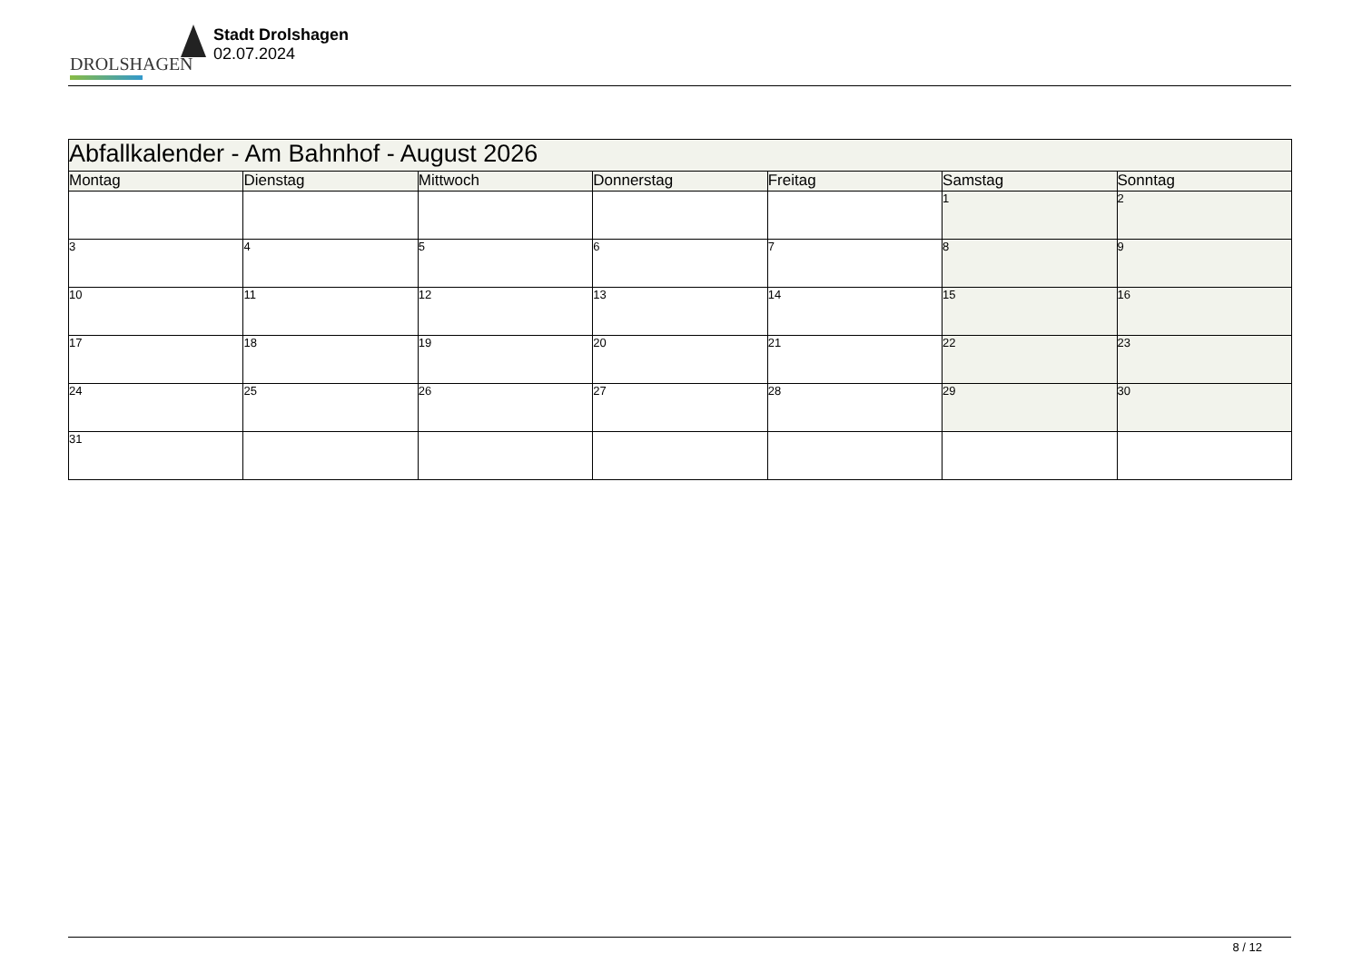DROLSHAGEN
Stadt Drolshagen
02.07.2024
| Abfallkalender - Am Bahnhof - August 2026 | | | | | | |
| --- | --- | --- | --- | --- | --- | --- |
| Montag | Dienstag | Mittwoch | Donnerstag | Freitag | Samstag | Sonntag |
| | | | | | 1 | 2 |
| 3 | 4 | 5 | 6 | 7 | 8 | 9 |
| 10 | 11 | 12 | 13 | 14 | 15 | 16 |
| 17 | 18 | 19 | 20 | 21 | 22 | 23 |
| 24 | 25 | 26 | 27 | 28 | 29 | 30 |
| 31 | | | | | | |
8 / 12